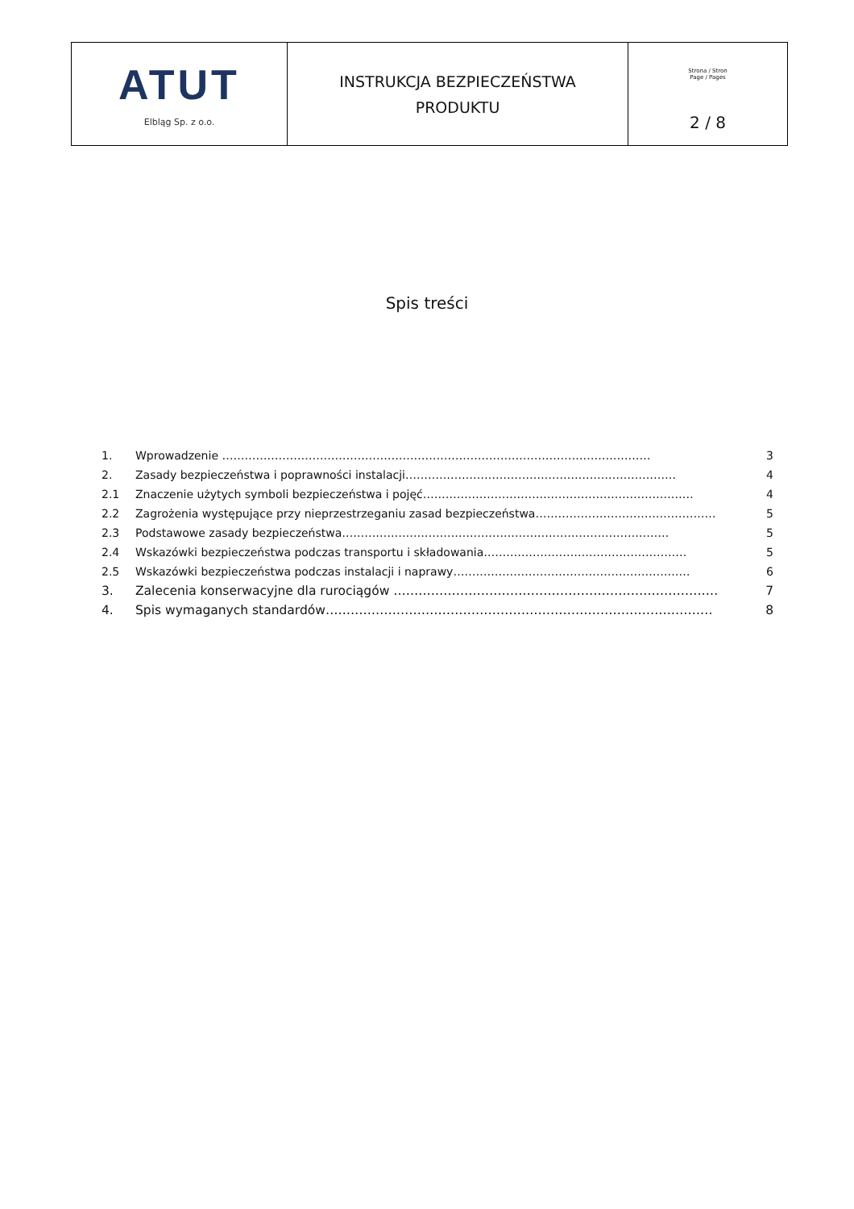| ATUT Elbląg Sp. z o.o. | INSTRUKCJA BEZPIECZEŃSTWA PRODUKTU | Strona / Stron Page / Pages 2 / 8 |
Spis treści
1. Wprowadzenie …………………………………………………………………………………………………… 3
2. Zasady bezpieczeństwa i poprawności instalacji……………………………………………………………… 4
2.1 Znaczenie użytych symboli bezpieczeństwa i pojęć……………………………………………………………… 4
2.2 Zagrożenia występujące przy nieprzestrzeganiu zasad bezpieczeństwa………………………………………… 5
2.3 Podstawowe zasady bezpieczeństwa…………………………………………………………………………… 5
2.4 Wskazówki bezpieczeństwa podczas transportu i składowania……………………………………………… 5
2.5 Wskazówki bezpieczeństwa podczas instalacji i naprawy……………………………………………………… 6
3. Zalecenia konserwacyjne dla rurociągów …………………………………………………………………… 7
4. Spis wymaganych standardów………………………………………………………………………………… 8